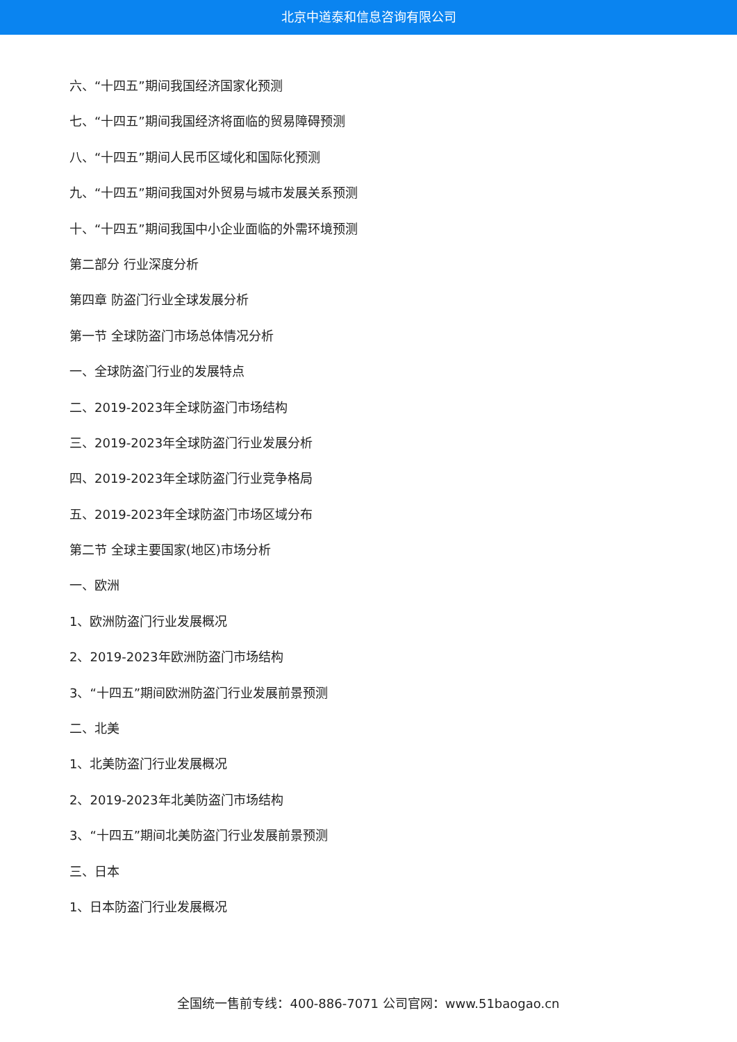北京中道泰和信息咨询有限公司
六、“十四五”期间我国经济国家化预测
七、“十四五”期间我国经济将面临的贸易障碍预测
八、“十四五”期间人民币区域化和国际化预测
九、“十四五”期间我国对外贸易与城市发展关系预测
十、“十四五”期间我国中小企业面临的外需环境预测
第二部分 行业深度分析
第四章 防盗门行业全球发展分析
第一节 全球防盗门市场总体情况分析
一、全球防盗门行业的发展特点
二、2019-2023年全球防盗门市场结构
三、2019-2023年全球防盗门行业发展分析
四、2019-2023年全球防盗门行业竞争格局
五、2019-2023年全球防盗门市场区域分布
第二节 全球主要国家(地区)市场分析
一、欧洲
1、欧洲防盗门行业发展概况
2、2019-2023年欧洲防盗门市场结构
3、“十四五”期间欧洲防盗门行业发展前景预测
二、北美
1、北美防盗门行业发展概况
2、2019-2023年北美防盗门市场结构
3、“十四五”期间北美防盗门行业发展前景预测
三、日本
1、日本防盗门行业发展概况
全国统一售前专线：400-886-7071 公司官网：www.51baogao.cn